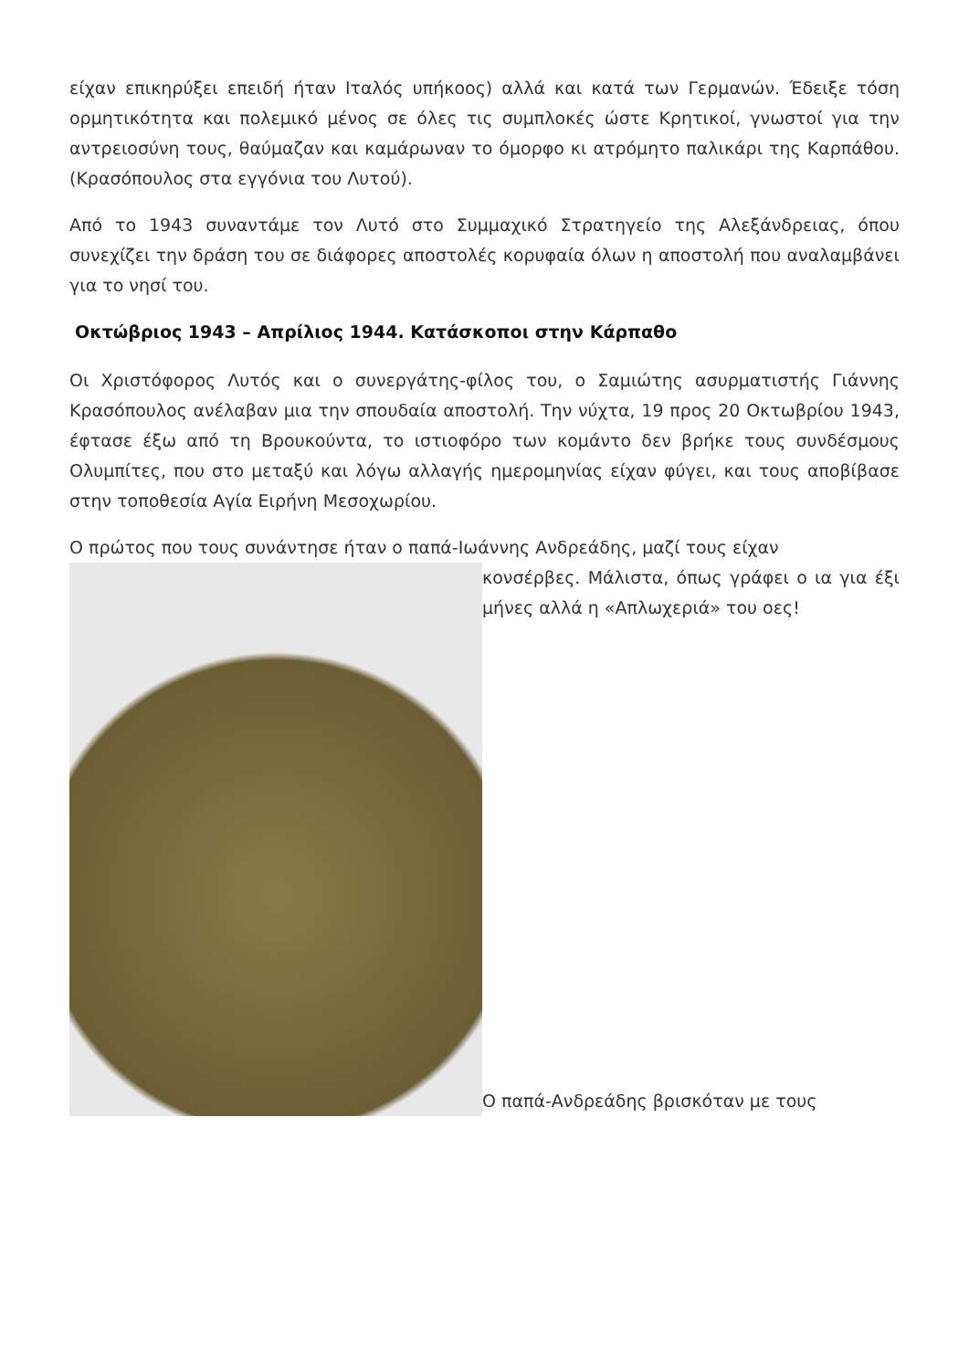είχαν επικηρύξει επειδή ήταν Ιταλός υπήκοος) αλλά και κατά των Γερμανών. Έδειξε τόση ορμητικότητα και πολεμικό μένος σε όλες τις συμπλοκές ώστε Κρητικοί, γνωστοί για την αντρειοσύνη τους, θαύμαζαν και καμάρωναν το όμορφο κι ατρόμητο παλικάρι της Καρπάθου. (Κρασόπουλος στα εγγόνια του Λυτού).
Από το 1943 συναντάμε τον Λυτό στο Συμμαχικό Στρατηγείο της Αλεξάνδρειας, όπου συνεχίζει την δράση του σε διάφορες αποστολές κορυφαία όλων η αποστολή που αναλαμβάνει για το νησί του.
Οκτώβριος 1943 – Απρίλιος 1944. Κατάσκοποι στην Κάρπαθο
Οι Χριστόφορος Λυτός και ο συνεργάτης-φίλος του, ο Σαμιώτης ασυρματιστής Γιάννης Κρασόπουλος ανέλαβαν μια την σπουδαία αποστολή. Την νύχτα, 19 προς 20 Οκτωβρίου 1943, έφτασε έξω από τη Βρουκούντα, το ιστιοφόρο των κομάντο δεν βρήκε τους συνδέσμους Ολυμπίτες, που στο μεταξύ και λόγω αλλαγής ημερομηνίας είχαν φύγει, και τους αποβίβασε στην τοποθεσία Αγία Ειρήνη Μεσοχωρίου.
Ο πρώτος που τους συνάντησε ήταν ο παπά-Ιωάννης Ανδρεάδης, μαζί τους είχαν
κονσέρβες. Μάλιστα, όπως γράφει ο ια για έξι μήνες αλλά η «Απλωχεριά» του οες!
Ο παπά-Ανδρεάδης βρισκόταν με τους